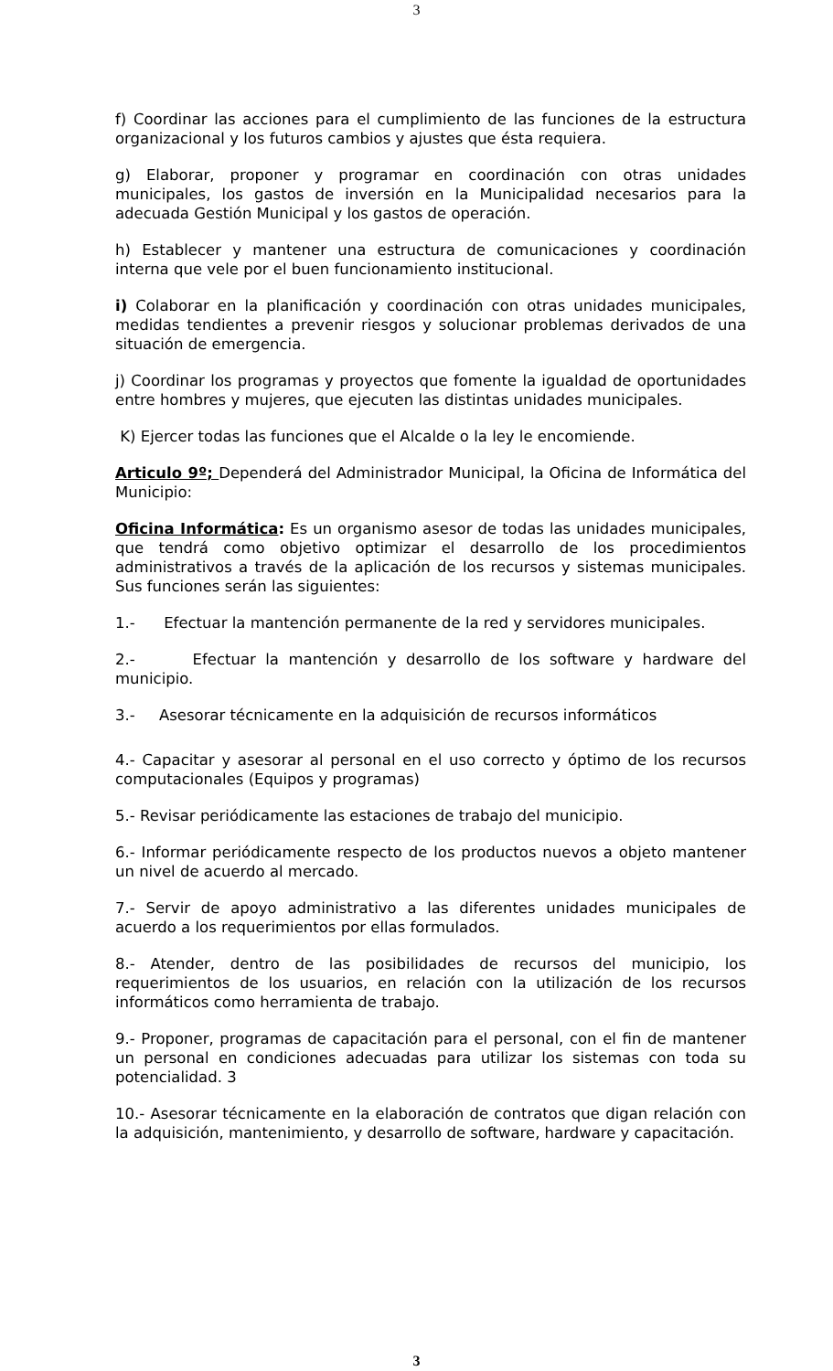3
f) Coordinar las acciones para el cumplimiento de las funciones de la estructura organizacional y los futuros cambios y ajustes que ésta requiera.
g) Elaborar, proponer y programar en coordinación con otras unidades municipales, los gastos de inversión en la Municipalidad necesarios para la adecuada Gestión Municipal y los gastos de operación.
h) Establecer y mantener una estructura de comunicaciones y coordinación interna que vele por el buen funcionamiento institucional.
i) Colaborar en la planificación y coordinación con otras unidades municipales, medidas tendientes a prevenir riesgos y solucionar problemas derivados de una situación de emergencia.
j) Coordinar los programas y proyectos que fomente la igualdad de oportunidades entre hombres y mujeres, que ejecuten las distintas unidades municipales.
K) Ejercer todas las funciones que el Alcalde o la ley le encomiende.
Articulo 9º; Dependerá del Administrador Municipal, la Oficina de Informática del Municipio:
Oficina Informática: Es un organismo asesor de todas las unidades municipales, que tendrá como objetivo optimizar el desarrollo de los procedimientos administrativos a través de la aplicación de los recursos y sistemas municipales. Sus funciones serán las siguientes:
1.- Efectuar la mantención permanente de la red y servidores municipales.
2.- Efectuar la mantención y desarrollo de los software y hardware del municipio.
3.- Asesorar técnicamente en la adquisición de recursos informáticos
4.- Capacitar y asesorar al personal en el uso correcto y óptimo de los recursos computacionales (Equipos y programas)
5.- Revisar periódicamente las estaciones de trabajo del municipio.
6.- Informar periódicamente respecto de los productos nuevos a objeto mantener un nivel de acuerdo al mercado.
7.- Servir de apoyo administrativo a las diferentes unidades municipales de acuerdo a los requerimientos por ellas formulados.
8.- Atender, dentro de las posibilidades de recursos del municipio, los requerimientos de los usuarios, en relación con la utilización de los recursos informáticos como herramienta de trabajo.
9.- Proponer, programas de capacitación para el personal, con el fin de mantener un personal en condiciones adecuadas para utilizar los sistemas con toda su potencialidad. 3
10.- Asesorar técnicamente en la elaboración de contratos que digan relación con la adquisición, mantenimiento, y desarrollo de software, hardware y capacitación.
3